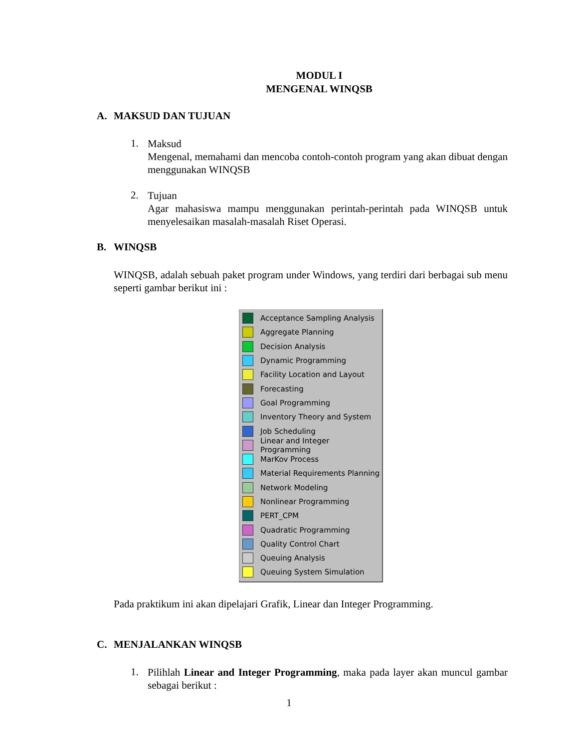MODUL I
MENGENAL WINQSB
A. MAKSUD DAN TUJUAN
1.
Maksud
Mengenal, memahami dan mencoba contoh-contoh program yang akan dibuat dengan menggunakan WINQSB
2.
Tujuan
Agar mahasiswa mampu menggunakan perintah-perintah pada WINQSB untuk menyelesaikan masalah-masalah Riset Operasi.
B. WINQSB
WINQSB, adalah sebuah paket program under Windows, yang terdiri dari berbagai sub menu seperti gambar berikut ini :
Acceptance Sampling Analysis
Aggregate Planning
Decision Analysis
Dynamic Programming
Facility Location and Layout
Forecasting
Goal Programming
Inventory Theory and System
Job Scheduling
Linear and Integer Programming
MarKov Process
Material Requirements Planning
Network Modeling
Nonlinear Programming
PERT_CPM
Quadratic Programming
Quality Control Chart
Queuing Analysis
Queuing System Simulation
Pada praktikum ini akan dipelajari Grafik, Linear dan Integer Programming.
C. MENJALANKAN WINQSB
1.
Pilihlah Linear and Integer Programming, maka pada layer akan muncul gambar sebagai berikut :
1